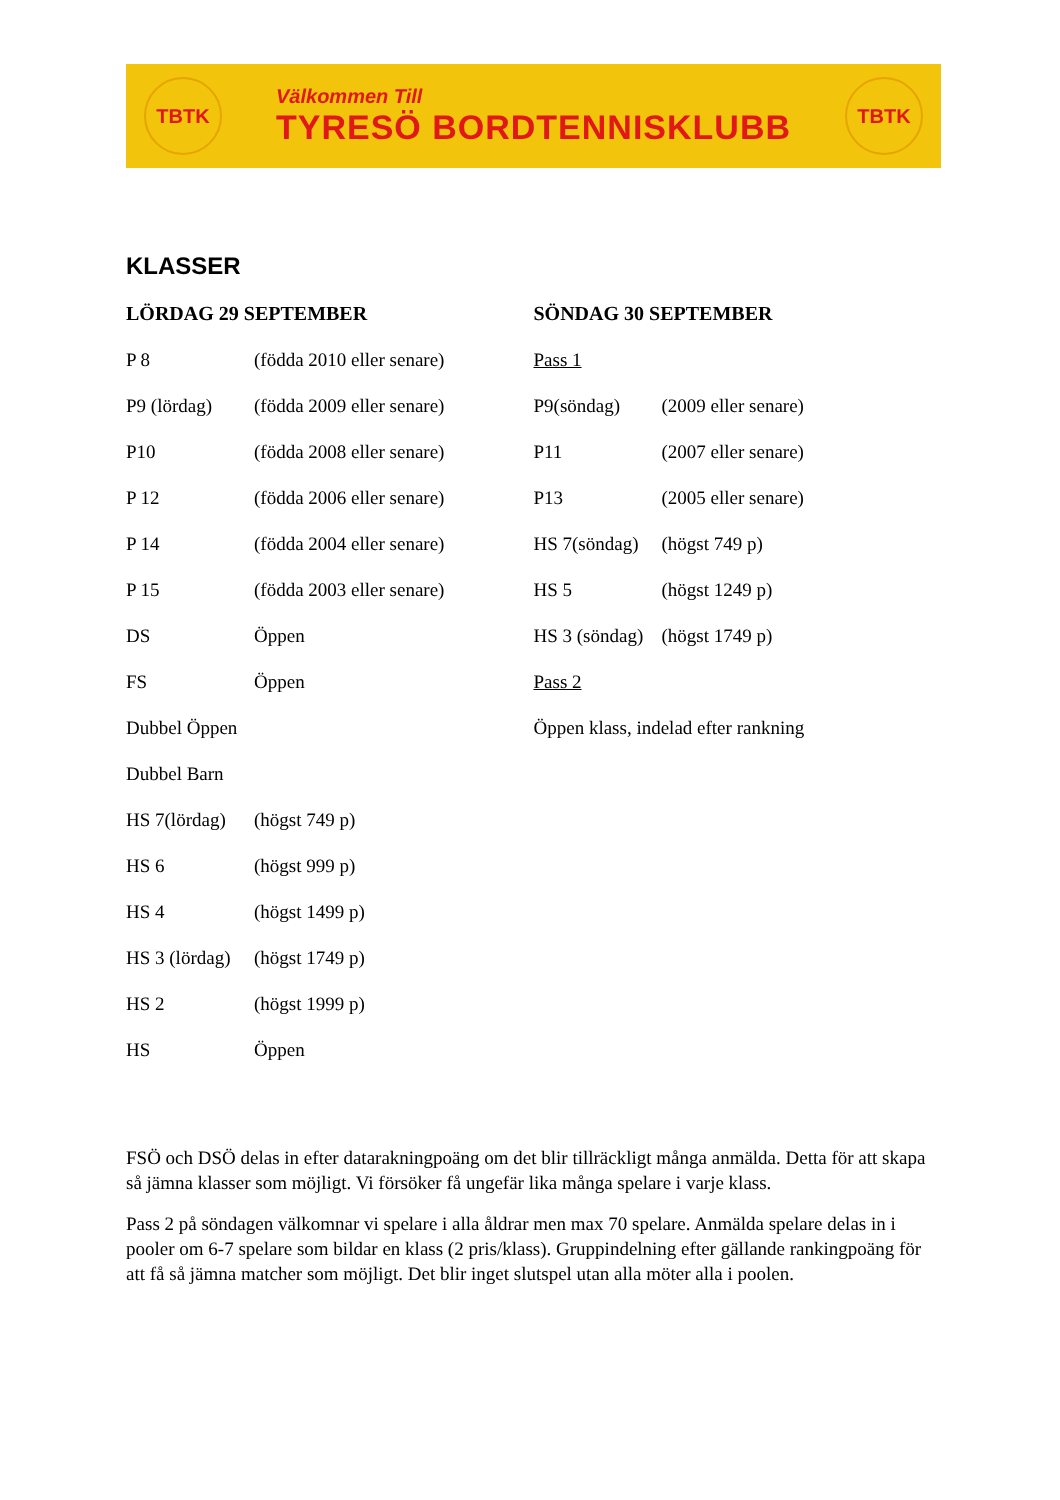TBTK
Välkommen Till
TYRESÖ BORDTENNISKLUBB
TBTK
KLASSER
LÖRDAG 29 SEPTEMBER
P 8 (födda 2010 eller senare)
P9 (lördag) (födda 2009 eller senare)
P10 (födda 2008 eller senare)
P 12 (födda 2006 eller senare)
P 14 (födda 2004 eller senare)
P 15 (födda 2003 eller senare)
DS Öppen
FS Öppen
Dubbel Öppen
Dubbel Barn
HS 7(lördag) (högst 749 p)
HS 6 (högst 999 p)
HS 4 (högst 1499 p)
HS 3 (lördag) (högst 1749 p)
HS 2 (högst 1999 p)
HS Öppen
SÖNDAG 30 SEPTEMBER
Pass 1
P9(söndag) (2009 eller senare)
P11 (2007 eller senare)
P13 (2005 eller senare)
HS 7(söndag) (högst 749 p)
HS 5 (högst 1249 p)
HS 3 (söndag) (högst 1749 p)
Pass 2
Öppen klass, indelad efter rankning
FSÖ och DSÖ delas in efter datarakningpoäng om det blir tillräckligt många anmälda. Detta för att skapa så jämna klasser som möjligt. Vi försöker få ungefär lika många spelare i varje klass.
Pass 2 på söndagen välkomnar vi spelare i alla åldrar men max 70 spelare. Anmälda spelare delas in i pooler om 6-7 spelare som bildar en klass (2 pris/klass). Gruppindelning efter gällande rankingpoäng för att få så jämna matcher som möjligt. Det blir inget slutspel utan alla möter alla i poolen.